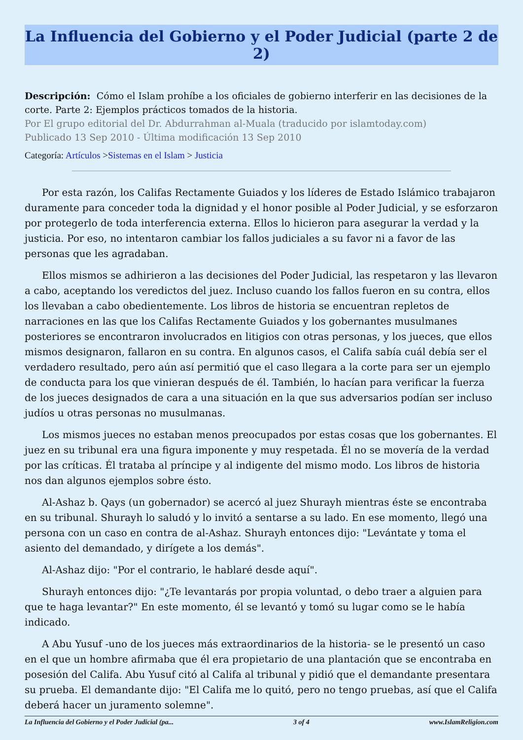La Influencia del Gobierno y el Poder Judicial (parte 2 de 2)
Descripción: Cómo el Islam prohíbe a los oficiales de gobierno interferir en las decisiones de la corte. Parte 2: Ejemplos prácticos tomados de la historia.
Por El grupo editorial del Dr. Abdurrahman al-Muala (traducido por islamtoday.com)
Publicado 13 Sep 2010 - Última modificación 13 Sep 2010
Categoría: Artículos >Sistemas en el Islam > Justicia
Por esta razón, los Califas Rectamente Guiados y los líderes de Estado Islámico trabajaron duramente para conceder toda la dignidad y el honor posible al Poder Judicial, y se esforzaron por protegerlo de toda interferencia externa. Ellos lo hicieron para asegurar la verdad y la justicia. Por eso, no intentaron cambiar los fallos judiciales a su favor ni a favor de las personas que les agradaban.
Ellos mismos se adhirieron a las decisiones del Poder Judicial, las respetaron y las llevaron a cabo, aceptando los veredictos del juez. Incluso cuando los fallos fueron en su contra, ellos los llevaban a cabo obedientemente. Los libros de historia se encuentran repletos de narraciones en las que los Califas Rectamente Guiados y los gobernantes musulmanes posteriores se encontraron involucrados en litigios con otras personas, y los jueces, que ellos mismos designaron, fallaron en su contra. En algunos casos, el Califa sabía cuál debía ser el verdadero resultado, pero aún así permitió que el caso llegara a la corte para ser un ejemplo de conducta para los que vinieran después de él. También, lo hacían para verificar la fuerza de los jueces designados de cara a una situación en la que sus adversarios podían ser incluso judíos u otras personas no musulmanas.
Los mismos jueces no estaban menos preocupados por estas cosas que los gobernantes. El juez en su tribunal era una figura imponente y muy respetada. Él no se movería de la verdad por las críticas. Él trataba al príncipe y al indigente del mismo modo. Los libros de historia nos dan algunos ejemplos sobre ésto.
Al-Ashaz b. Qays (un gobernador) se acercó al juez Shurayh mientras éste se encontraba en su tribunal. Shurayh lo saludó y lo invitó a sentarse a su lado. En ese momento, llegó una persona con un caso en contra de al-Ashaz. Shurayh entonces dijo: "Levántate y toma el asiento del demandado, y dirígete a los demás".
Al-Ashaz dijo: "Por el contrario, le hablaré desde aquí".
Shurayh entonces dijo: "¿Te levantarás por propia voluntad, o debo traer a alguien para que te haga levantar?" En este momento, él se levantó y tomó su lugar como se le había indicado.
A Abu Yusuf -uno de los jueces más extraordinarios de la historia- se le presentó un caso en el que un hombre afirmaba que él era propietario de una plantación que se encontraba en posesión del Califa. Abu Yusuf citó al Califa al tribunal y pidió que el demandante presentara su prueba. El demandante dijo: "El Califa me lo quitó, pero no tengo pruebas, así que el Califa deberá hacer un juramento solemne".
La Influencia del Gobierno y el Poder Judicial (pa... 3 of 4 www.IslamReligion.com